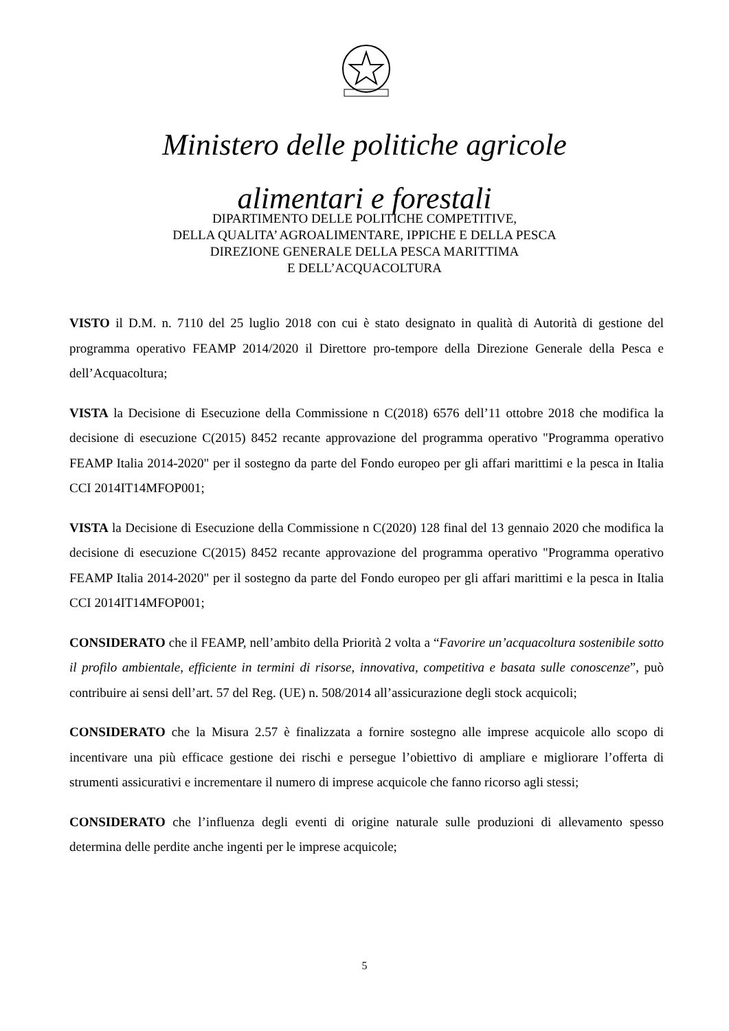Ministero delle politiche agricole
alimentari e forestali
DIPARTIMENTO DELLE POLITICHE COMPETITIVE,
DELLA QUALITA’ AGROALIMENTARE, IPPICHE E DELLA PESCA
DIREZIONE GENERALE DELLA PESCA MARITTIMA
E DELL’ACQUACOLTURA
VISTO il D.M. n. 7110 del 25 luglio 2018 con cui è stato designato in qualità di Autorità di gestione del programma operativo FEAMP 2014/2020 il Direttore pro-tempore della Direzione Generale della Pesca e dell’Acquacoltura;
VISTA la Decisione di Esecuzione della Commissione n C(2018) 6576 dell’11 ottobre 2018 che modifica la decisione di esecuzione C(2015) 8452 recante approvazione del programma operativo "Programma operativo FEAMP Italia 2014-2020" per il sostegno da parte del Fondo europeo per gli affari marittimi e la pesca in Italia CCI 2014IT14MFOP001;
VISTA la Decisione di Esecuzione della Commissione n C(2020) 128 final del 13 gennaio 2020 che modifica la decisione di esecuzione C(2015) 8452 recante approvazione del programma operativo "Programma operativo FEAMP Italia 2014-2020" per il sostegno da parte del Fondo europeo per gli affari marittimi e la pesca in Italia CCI 2014IT14MFOP001;
CONSIDERATO che il FEAMP, nell’ambito della Priorità 2 volta a “Favorire un’acquacoltura sostenibile sotto il profilo ambientale, efficiente in termini di risorse, innovativa, competitiva e basata sulle conoscenze”, può contribuire ai sensi dell’art. 57 del Reg. (UE) n. 508/2014 all’assicurazione degli stock acquicoli;
CONSIDERATO che la Misura 2.57 è finalizzata a fornire sostegno alle imprese acquicole allo scopo di incentivare una più efficace gestione dei rischi e persegue l’obiettivo di ampliare e migliorare l’offerta di strumenti assicurativi e incrementare il numero di imprese acquicole che fanno ricorso agli stessi;
CONSIDERATO che l’influenza degli eventi di origine naturale sulle produzioni di allevamento spesso determina delle perdite anche ingenti per le imprese acquicole;
5